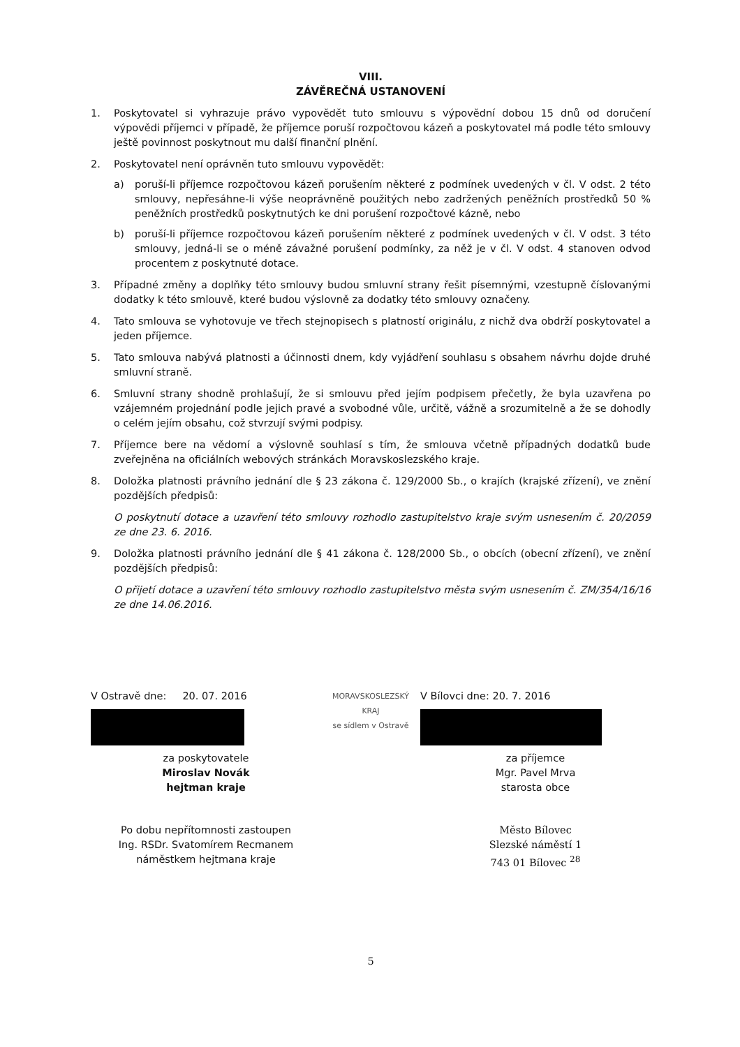VIII.
ZÁVĚREČNÁ USTANOVENÍ
1. Poskytovatel si vyhrazuje právo vypovědět tuto smlouvu s výpovědní dobou 15 dnů od doručení výpovědi příjemci v případě, že příjemce poruší rozpočtovou kázeň a poskytovatel má podle této smlouvy ještě povinnost poskytnout mu další finanční plnění.
2. Poskytovatel není oprávněn tuto smlouvu vypovědět:
a) poruší-li příjemce rozpočtovou kázeň porušením některé z podmínek uvedených v čl. V odst. 2 této smlouvy, nepřesáhne-li výše neoprávněně použitých nebo zadržených peněžních prostředků 50 % peněžních prostředků poskytnutých ke dni porušení rozpočtové kázně, nebo
b) poruší-li příjemce rozpočtovou kázeň porušením některé z podmínek uvedených v čl. V odst. 3 této smlouvy, jedná-li se o méně závažné porušení podmínky, za něž je v čl. V odst. 4 stanoven odvod procentem z poskytnuté dotace.
3. Případné změny a doplňky této smlouvy budou smluvní strany řešit písemnými, vzestupně číslovanými dodatky k této smlouvě, které budou výslovně za dodatky této smlouvy označeny.
4. Tato smlouva se vyhotovuje ve třech stejnopisech s platností originálu, z nichž dva obdrží poskytovatel a jeden příjemce.
5. Tato smlouva nabývá platnosti a účinnosti dnem, kdy vyjádření souhlasu s obsahem návrhu dojde druhé smluvní straně.
6. Smluvní strany shodně prohlašují, že si smlouvu před jejím podpisem přečetly, že byla uzavřena po vzájemném projednání podle jejich pravé a svobodné vůle, určitě, vážně a srozumitelně a že se dohodly o celém jejím obsahu, což stvrzují svými podpisy.
7. Příjemce bere na vědomí a výslovně souhlasí s tím, že smlouva včetně případných dodatků bude zveřejněna na oficiálních webových stránkách Moravskoslezského kraje.
8. Doložka platnosti právního jednání dle § 23 zákona č. 129/2000 Sb., o krajích (krajské zřízení), ve znění pozdějších předpisů:
O poskytnutí dotace a uzavření této smlouvy rozhodlo zastupitelstvo kraje svým usnesením č. 20/2059 ze dne 23. 6. 2016.
9. Doložka platnosti právního jednání dle § 41 zákona č. 128/2000 Sb., o obcích (obecní zřízení), ve znění pozdějších předpisů:
O přijetí dotace a uzavření této smlouvy rozhodlo zastupitelstvo města svým usnesením č. ZM/354/16/16 ze dne 14.06.2016.
V Ostravě dne: 20. 07. 2016
za poskytovatele
Miroslav Novák
hejtman kraje
Po dobu nepřítomnosti zastoupen
Ing. RSDr. Svatomírem Recmanem
náměstkem hejtmana kraje
MORAVSKOSLEZSKÝ KRAJ
se sídlem v Ostravě
V Bílovci dne: 20. 7. 2016
za příjemce
Mgr. Pavel Mrva
starosta obce
Město Bílovec
Slezské náměstí 1
743 01 Bílovec <sup>28</sup>
5